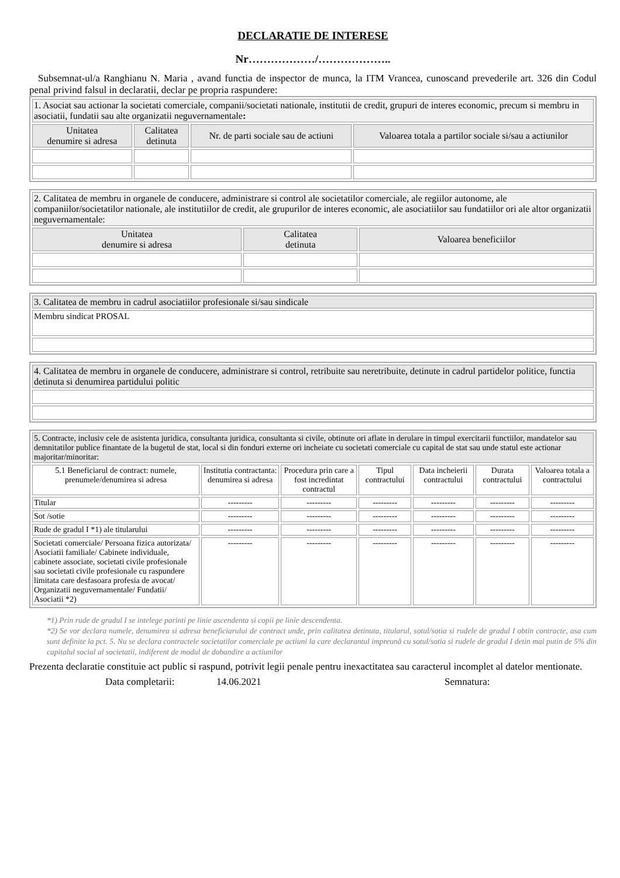DECLARATIE DE INTERESE
Nr………………/………………..
Subsemnat-ul/a Ranghianu N. Maria , avand functia de inspector de munca, la ITM Vrancea, cunoscand prevederile art. 326 din Codul penal privind falsul in declaratii, declar pe propria raspundere:
| 1. Asociat sau actionar la societati comerciale, companii/societati nationale, institutii de credit, grupuri de interes economic, precum si membru in asociatii, fundatii sau alte organizatii neguvernamentale : | | | |
| --- | --- | --- | --- |
| Unitatea denumire si adresa | Calitatea detinuta | Nr. de parti sociale sau de actiuni | Valoarea totala a partilor sociale si/sau a actiunilor |
| 2. Calitatea de membru in organele de conducere, administrare si control ale societatilor comerciale, ale regiilor autonome, ale companiilor/societatilor nationale, ale institutiilor de credit, ale grupurilor de interes economic, ale asociatiilor sau fundatiilor ori ale altor organizatii neguvernamentale: | | |
| --- | --- | --- |
| Unitatea denumire si adresa | Calitatea detinuta | Valoarea beneficiilor |
| 3. Calitatea de membru in cadrul asociatiilor profesionale si/sau sindicale |
| --- |
| Membru sindicat PROSAL |
| 4. Calitatea de membru in organele de conducere, administrare si control, retribuite sau neretribuite, detinute in cadrul partidelor politice, functia detinuta si denumirea partidului politic |
| --- |
| 5. Contracte, inclusiv cele de asistenta juridica, consultanta juridica, consultanta si civile, obtinute ori aflate in derulare in timpul exercitarii functiilor, mandatelor sau demnitatilor publice finantate de la bugetul de stat, local si din fonduri externe ori incheiate cu societati comerciale cu capital de stat sau unde statul este actionar majoritar/minoritar: | | | | | | |
| --- | --- | --- | --- | --- | --- | --- |
| 5.1 Beneficiarul de contract: numele, prenumele/denumirea si adresa | Institutia contractanta: denumirea si adresa | Procedura prin care a fost incredintat contractul | Tipul contractului | Data incheierii contractului | Durata contractului | Valoarea totala a contractului |
| Titular | --------- | --------- | --------- | --------- | --------- | --------- |
| Sot /sotie | --------- | --------- | --------- | --------- | --------- | --------- |
| Rude de gradul I *1) ale titularului | --------- | --------- | --------- | --------- | --------- | --------- |
| Societati comerciale/ Persoana fizica autorizata/ Asociatii familiale/ Cabinete individuale, cabinete associate, societati civile profesionale sau societati civile profesionale cu raspundere limitata care desfasoara profesia de avocat/ Organizatii neguvernamentale/ Fundatii/ Asociatii *2) | --------- | --------- | --------- | --------- | --------- | --------- |
*1) Prin rude de gradul I se intelege parinti pe linie ascendenta si copii pe linie descendenta.
*2) Se vor declara numele, denumirea si adresa beneficiarului de contract unde, prin calitatea detinuta, titularul, sotul/sotia si rudele de gradul I obtin contracte, asa cum sunt definite la pct. 5. Nu se declara contractele societatilor comerciale pe actiuni la care declarantul impreună cu sotul/sotia si rudele de gradul I detin mai putin de 5% din capitalul social al societatii, indiferent de modul de dobandire a actiunilor
Prezenta declaratie constituie act public si raspund, potrivit legii penale pentru inexactitatea sau caracterul incomplet al datelor mentionate.
Data completarii: 14.06.2021 Semnatura: